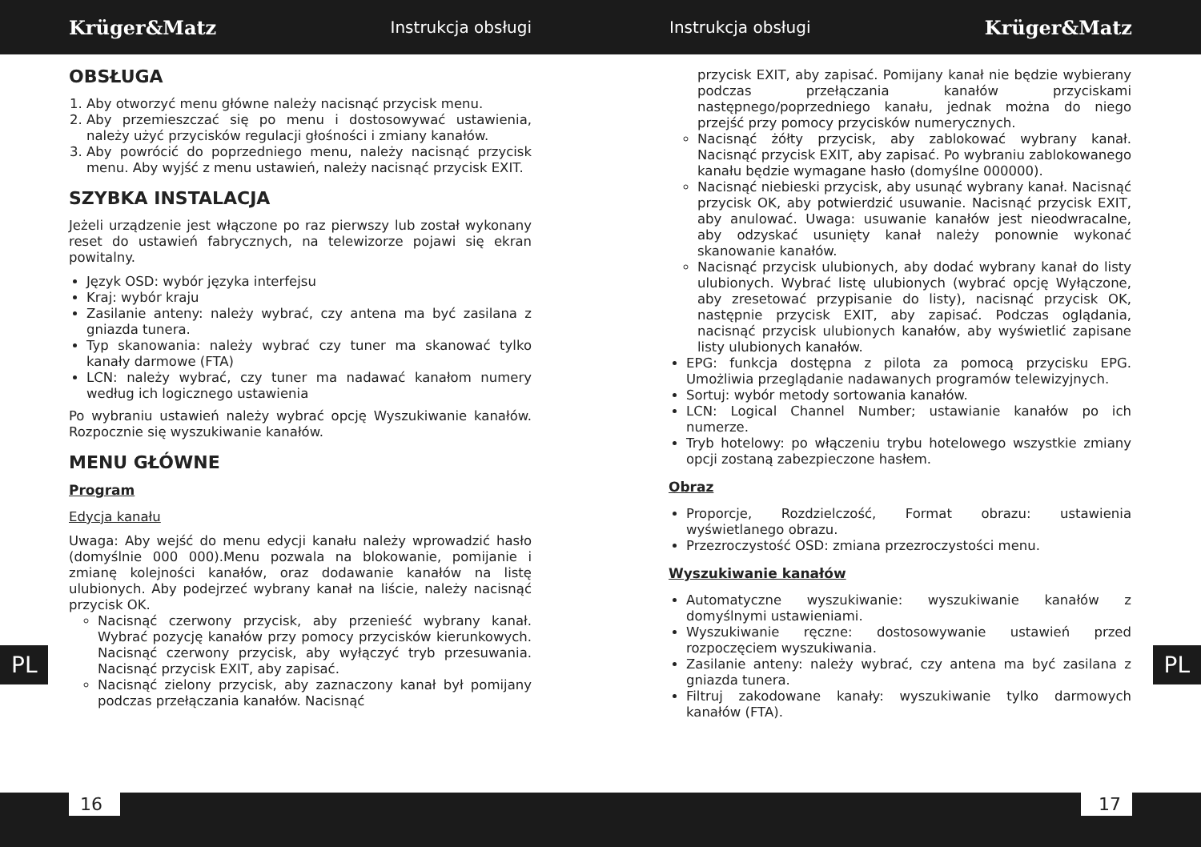Krüger&Matz Instrukcja obsługi Instrukcja obsługi Krüger&Matz
OBSŁUGA
1. Aby otworzyć menu główne należy nacisnąć przycisk menu.
2. Aby przemieszczać się po menu i dostosowywać ustawienia, należy użyć przycisków regulacji głośności i zmiany kanałów.
3. Aby powrócić do poprzedniego menu, należy nacisnąć przycisk menu. Aby wyjść z menu ustawień, należy nacisnąć przycisk EXIT.
SZYBKA INSTALACJA
Jeżeli urządzenie jest włączone po raz pierwszy lub został wykonany reset do ustawień fabrycznych, na telewizorze pojawi się ekran powitalny.
Język OSD: wybór języka interfejsu
Kraj: wybór kraju
Zasilanie anteny: należy wybrać, czy antena ma być zasilana z gniazda tunera.
Typ skanowania: należy wybrać czy tuner ma skanować tylko kanały darmowe (FTA)
LCN: należy wybrać, czy tuner ma nadawać kanałom numery według ich logicznego ustawienia
Po wybraniu ustawień należy wybrać opcję Wyszukiwanie kanałów. Rozpocznie się wyszukiwanie kanałów.
MENU GŁÓWNE
Program
Edycja kanału
Uwaga: Aby wejść do menu edycji kanału należy wprowadzić hasło (domyślnie 000 000).Menu pozwala na blokowanie, pomijanie i zmianę kolejności kanałów, oraz dodawanie kanałów na listę ulubionych. Aby podejrzeć wybrany kanał na liście, należy nacisnąć przycisk OK.
Nacisnąć czerwony przycisk, aby przenieść wybrany kanał. Wybrać pozycję kanałów przy pomocy przycisków kierunkowych. Nacisnąć czerwony przycisk, aby wyłączyć tryb przesuwania. Nacisnąć przycisk EXIT, aby zapisać.
Nacisnąć zielony przycisk, aby zaznaczony kanał był pomijany podczas przełączania kanałów. Nacisnąć
przycisk EXIT, aby zapisać. Pomijany kanał nie będzie wybierany podczas przełączania kanałów przyciskami następnego/poprzedniego kanału, jednak można do niego przejść przy pomocy przycisków numerycznych.
Nacisnąć żółty przycisk, aby zablokować wybrany kanał. Nacisnąć przycisk EXIT, aby zapisać. Po wybraniu zablokowanego kanału będzie wymagane hasło (domyślne 000000).
Nacisnąć niebieski przycisk, aby usunąć wybrany kanał. Nacisnąć przycisk OK, aby potwierdzić usuwanie. Nacisnąć przycisk EXIT, aby anulować. Uwaga: usuwanie kanałów jest nieodwracalne, aby odzyskać usunięty kanał należy ponownie wykonać skanowanie kanałów.
Nacisnąć przycisk ulubionych, aby dodać wybrany kanał do listy ulubionych. Wybrać listę ulubionych (wybrać opcję Wyłączone, aby zresetować przypisanie do listy), nacisnąć przycisk OK, następnie przycisk EXIT, aby zapisać. Podczas oglądania, nacisnąć przycisk ulubionych kanałów, aby wyświetlić zapisane listy ulubionych kanałów.
EPG: funkcja dostępna z pilota za pomocą przycisku EPG. Umożliwia przeglądanie nadawanych programów telewizyjnych.
Sortuj: wybór metody sortowania kanałów.
LCN: Logical Channel Number; ustawianie kanałów po ich numerze.
Tryb hotelowy: po włączeniu trybu hotelowego wszystkie zmiany opcji zostaną zabezpieczone hasłem.
Obraz
Proporcje, Rozdzielczość, Format obrazu: ustawienia wyświetlanego obrazu.
Przezroczystość OSD: zmiana przezroczystości menu.
Wyszukiwanie kanałów
Automatyczne wyszukiwanie: wyszukiwanie kanałów z domyślnymi ustawieniami.
Wyszukiwanie ręczne: dostosowywanie ustawień przed rozpoczęciem wyszukiwania.
Zasilanie anteny: należy wybrać, czy antena ma być zasilana z gniazda tunera.
Filtruj zakodowane kanały: wyszukiwanie tylko darmowych kanałów (FTA).
PL PL
16 17